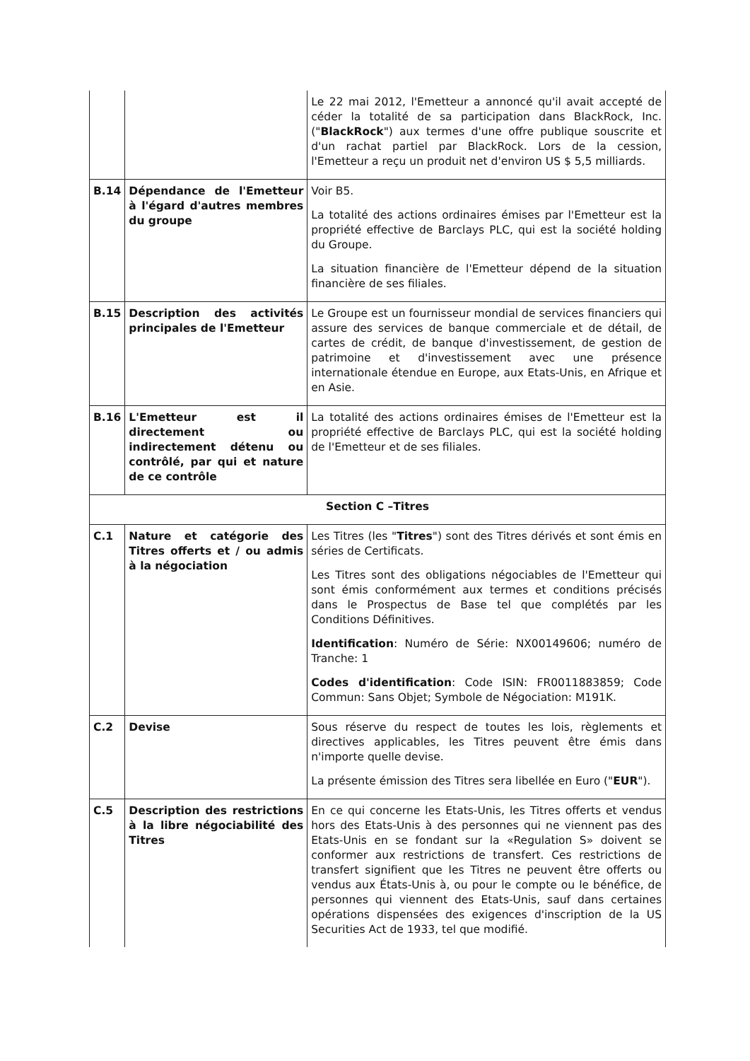| | | Le 22 mai 2012, l'Emetteur a annoncé qu'il avait accepté de céder la totalité de sa participation dans BlackRock, Inc. (" BlackRock ") aux termes d'une offre publique souscrite et d'un rachat partiel par BlackRock. Lors de la cession, l'Emetteur a reçu un produit net d'environ US $ 5,5 milliards. |
| B.14 | Dépendance de l'Emetteur à l'égard d'autres membres du groupe | Voir B5. La totalité des actions ordinaires émises par l'Emetteur est la propriété effective de Barclays PLC, qui est la société holding du Groupe. La situation financière de l'Emetteur dépend de la situation financière de ses filiales. |
| B.15 | Description des activités principales de l'Emetteur | Le Groupe est un fournisseur mondial de services financiers qui assure des services de banque commerciale et de détail, de cartes de crédit, de banque d'investissement, de gestion de patrimoine et d'investissement avec une présence internationale étendue en Europe, aux Etats-Unis, en Afrique et en Asie. |
| B.16 | L'Emetteur est il directement ou indirectement détenu ou contrôlé, par qui et nature de ce contrôle | La totalité des actions ordinaires émises de l'Emetteur est la propriété effective de Barclays PLC, qui est la société holding de l'Emetteur et de ses filiales. |
| Section C –Titres | | |
| C.1 | Nature et catégorie des Titres offerts et / ou admis à la négociation | Les Titres (les " Titres ") sont des Titres dérivés et sont émis en séries de Certificats. Les Titres sont des obligations négociables de l'Emetteur qui sont émis conformément aux termes et conditions précisés dans le Prospectus de Base tel que complétés par les Conditions Définitives. Identification : Numéro de Série: NX00149606; numéro de Tranche: 1 Codes d'identification : Code ISIN: FR0011883859; Code Commun: Sans Objet; Symbole de Négociation: M191K. |
| C.2 | Devise | Sous réserve du respect de toutes les lois, règlements et directives applicables, les Titres peuvent être émis dans n'importe quelle devise. La présente émission des Titres sera libellée en Euro (" EUR "). |
| C.5 | Description des restrictions à la libre négociabilité des Titres | En ce qui concerne les Etats-Unis, les Titres offerts et vendus hors des Etats-Unis à des personnes qui ne viennent pas des Etats-Unis en se fondant sur la «Regulation S» doivent se conformer aux restrictions de transfert. Ces restrictions de transfert signifient que les Titres ne peuvent être offerts ou vendus aux États-Unis à, ou pour le compte ou le bénéfice, de personnes qui viennent des Etats-Unis, sauf dans certaines opérations dispensées des exigences d'inscription de la US Securities Act de 1933, tel que modifié. |